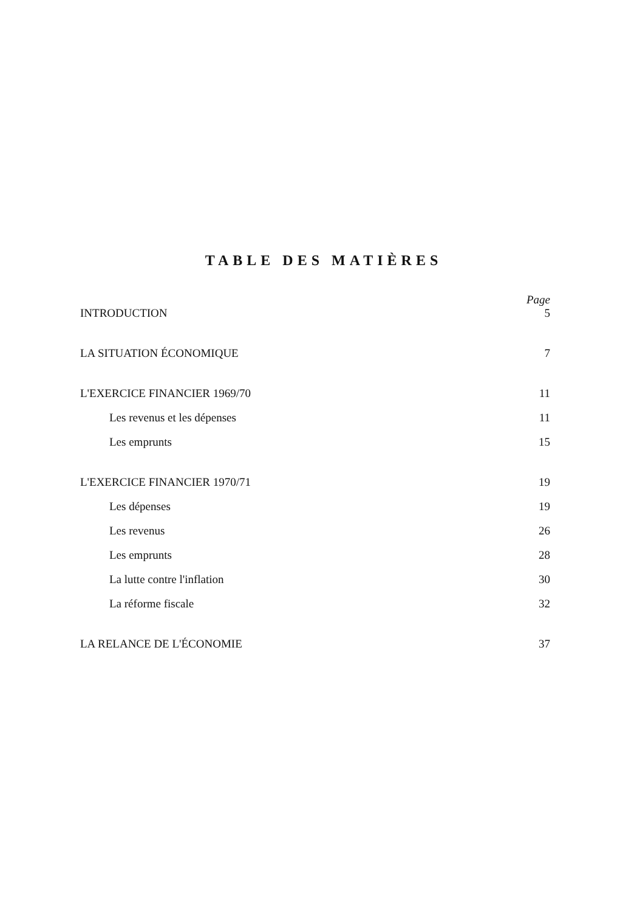TABLE DES MATIÈRES
Page
INTRODUCTION 5
LA SITUATION ÉCONOMIQUE 7
L'EXERCICE FINANCIER 1969/70 11
Les revenus et les dépenses 11
Les emprunts 15
L'EXERCICE FINANCIER 1970/71 19
Les dépenses 19
Les revenus 26
Les emprunts 28
La lutte contre l'inflation 30
La réforme fiscale 32
LA RELANCE DE L'ÉCONOMIE 37